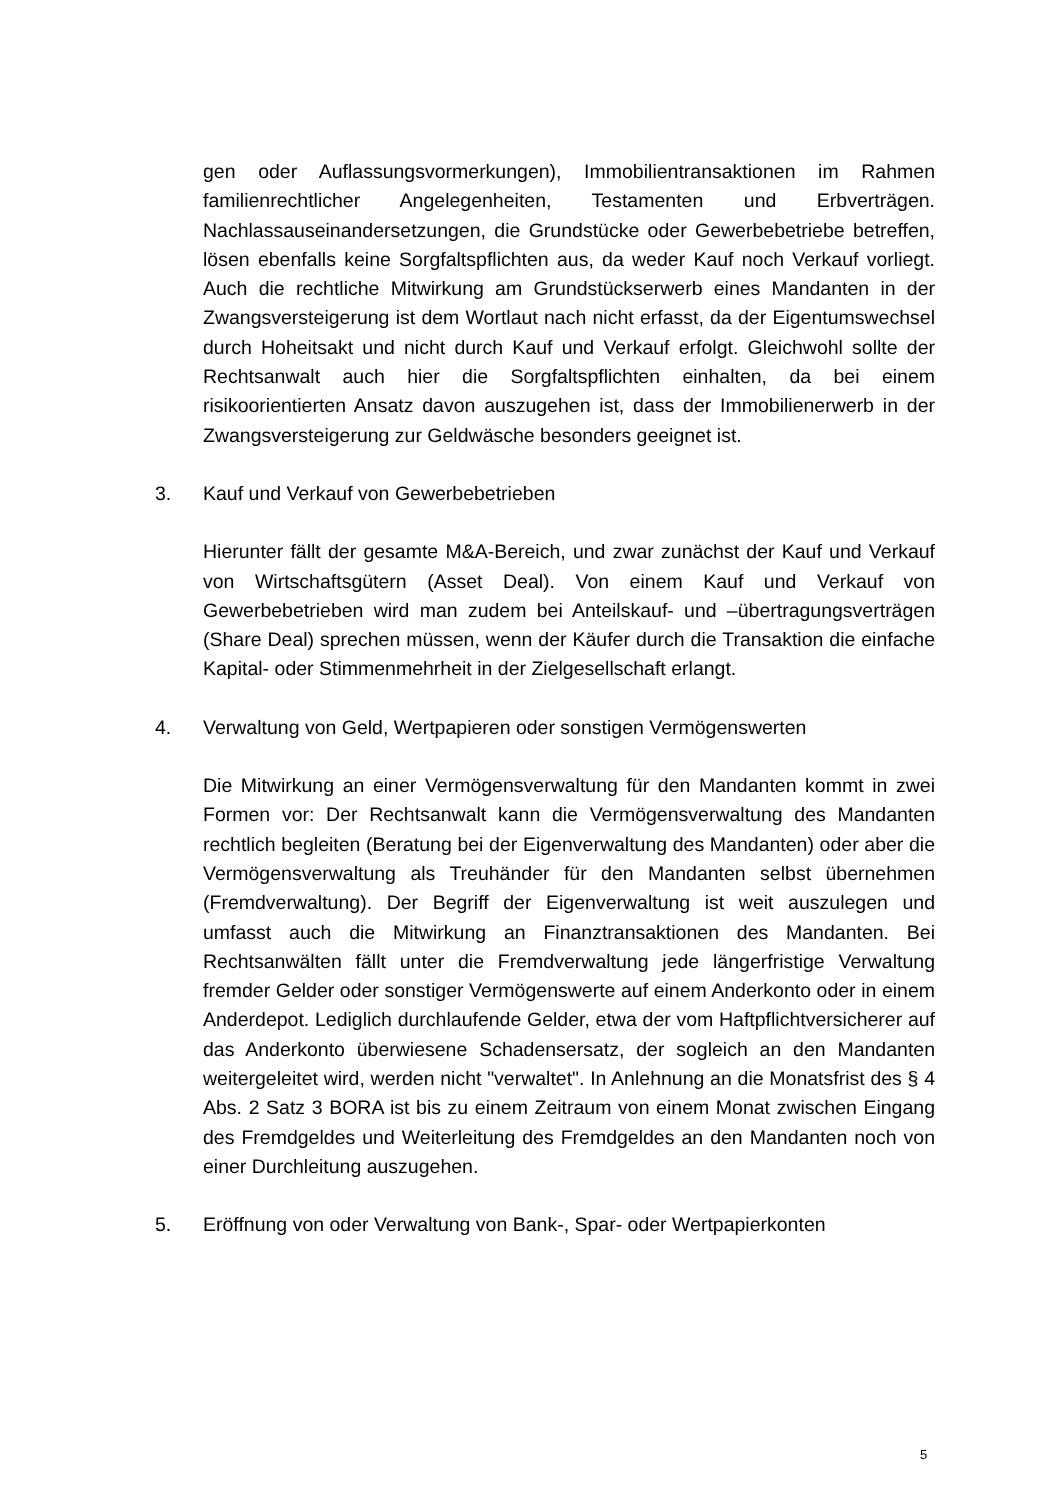gen oder Auflassungsvormerkungen), Immobilientransaktionen im Rahmen familienrechtlicher Angelegenheiten, Testamenten und Erbverträgen. Nachlassauseinandersetzungen, die Grundstücke oder Gewerbebetriebe betreffen, lösen ebenfalls keine Sorgfaltspflichten aus, da weder Kauf noch Verkauf vorliegt. Auch die rechtliche Mitwirkung am Grundstückserwerb eines Mandanten in der Zwangsversteigerung ist dem Wortlaut nach nicht erfasst, da der Eigentumswechsel durch Hoheitsakt und nicht durch Kauf und Verkauf erfolgt. Gleichwohl sollte der Rechtsanwalt auch hier die Sorgfaltspflichten einhalten, da bei einem risikoorientierten Ansatz davon auszugehen ist, dass der Immobilienerwerb in der Zwangsversteigerung zur Geldwäsche besonders geeignet ist.
3. Kauf und Verkauf von Gewerbebetrieben
Hierunter fällt der gesamte M&A-Bereich, und zwar zunächst der Kauf und Verkauf von Wirtschaftsgütern (Asset Deal). Von einem Kauf und Verkauf von Gewerbebetrieben wird man zudem bei Anteilskauf- und –übertragungsverträgen (Share Deal) sprechen müssen, wenn der Käufer durch die Transaktion die einfache Kapital- oder Stimmenmehrheit in der Zielgesellschaft erlangt.
4. Verwaltung von Geld, Wertpapieren oder sonstigen Vermögenswerten
Die Mitwirkung an einer Vermögensverwaltung für den Mandanten kommt in zwei Formen vor: Der Rechtsanwalt kann die Vermögensverwaltung des Mandanten rechtlich begleiten (Beratung bei der Eigenverwaltung des Mandanten) oder aber die Vermögensverwaltung als Treuhänder für den Mandanten selbst übernehmen (Fremdverwaltung). Der Begriff der Eigenverwaltung ist weit auszulegen und umfasst auch die Mitwirkung an Finanztransaktionen des Mandanten. Bei Rechtsanwälten fällt unter die Fremdverwaltung jede längerfristige Verwaltung fremder Gelder oder sonstiger Vermögenswerte auf einem Anderkonto oder in einem Anderdepot. Lediglich durchlaufende Gelder, etwa der vom Haftpflichtversicherer auf das Anderkonto überwiesene Schadensersatz, der sogleich an den Mandanten weitergeleitet wird, werden nicht "verwaltet". In Anlehnung an die Monatsfrist des § 4 Abs. 2 Satz 3 BORA ist bis zu einem Zeitraum von einem Monat zwischen Eingang des Fremdgeldes und Weiterleitung des Fremdgeldes an den Mandanten noch von einer Durchleitung auszugehen.
5. Eröffnung von oder Verwaltung von Bank-, Spar- oder Wertpapierkonten
5